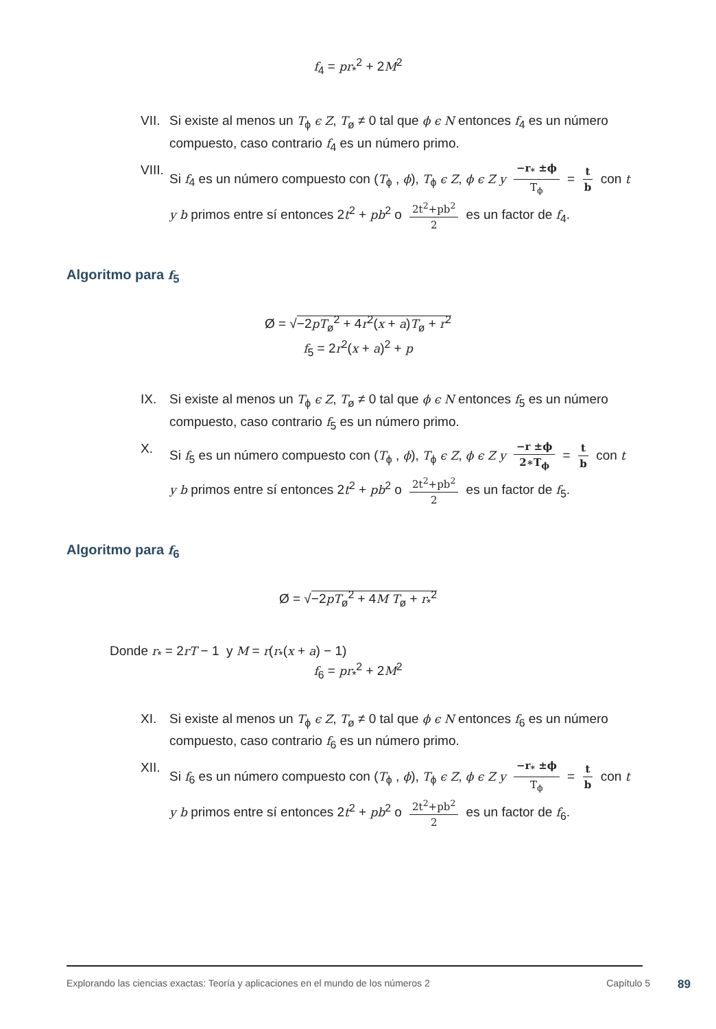f<sub>4</sub> = pr<sub>*</sub><sup>2</sup> + 2M<sup>2</sup>
VII. Si existe al menos un T<sub>ϕ</sub> ϵ Z, T<sub>ø</sub> ≠ 0 tal que ϕ ϵ N entonces f<sub>4</sub> es un número compuesto, caso contrario f<sub>4</sub> es un número primo.
VIII. Si f<sub>4</sub> es un número compuesto con (T<sub>ϕ</sub> , ϕ), T<sub>ϕ</sub> ϵ Z, ϕ ϵ Z y −r<sub>*</sub> ±ϕ T<sub>ϕ</sub> = t b con t
y b primos entre sí entonces 2t<sup>2</sup> + pb<sup>2</sup> o 2t<sup>2</sup>+pb<sup>2</sup> 2 es un factor de f<sub>4</sub>.
Algoritmo para f<sub>5</sub>
Ø = √−2pT<sub>ø</sub><sup>2</sup> + 4r<sup>2</sup>(x + a)T<sub>ø</sub> + r<sup>2</sup>
f<sub>5</sub> = 2r<sup>2</sup>(x + a)<sup>2</sup> + p
IX. Si existe al menos un T<sub>ϕ</sub> ϵ Z, T<sub>ø</sub> ≠ 0 tal que ϕ ϵ N entonces f<sub>5</sub> es un número compuesto, caso contrario f<sub>5</sub> es un número primo.
X. Si f<sub>5</sub> es un número compuesto con (T<sub>ϕ</sub> , ϕ), T<sub>ϕ</sub> ϵ Z, ϕ ϵ Z y −r ±ϕ 2∗T<sub>ϕ</sub> = t b con t
y b primos entre sí entonces 2t<sup>2</sup> + pb<sup>2</sup> o 2t<sup>2</sup>+pb<sup>2</sup> 2 es un factor de f<sub>5</sub>.
Algoritmo para f<sub>6</sub>
Ø = √−2pT<sub>ø</sub><sup>2</sup> + 4M T<sub>ø</sub> + r<sub>*</sub><sup>2</sup>
Donde r<sub>*</sub> = 2rT − 1 y M = r(r<sub>*</sub>(x + a) − 1)
f<sub>6</sub> = pr<sub>*</sub><sup>2</sup> + 2M<sup>2</sup>
XI. Si existe al menos un T<sub>ϕ</sub> ϵ Z, T<sub>ø</sub> ≠ 0 tal que ϕ ϵ N entonces f<sub>6</sub> es un número compuesto, caso contrario f<sub>6</sub> es un número primo.
XII. Si f<sub>6</sub> es un número compuesto con (T<sub>ϕ</sub> , ϕ), T<sub>ϕ</sub> ϵ Z, ϕ ϵ Z y −r<sub>*</sub> ±ϕ T<sub>ϕ</sub> = t b con t
y b primos entre sí entonces 2t<sup>2</sup> + pb<sup>2</sup> o 2t<sup>2</sup>+pb<sup>2</sup> 2 es un factor de f<sub>6</sub>.
Explorando las ciencias exactas: Teoría y aplicaciones en el mundo de los números 2 Capítulo 5 89